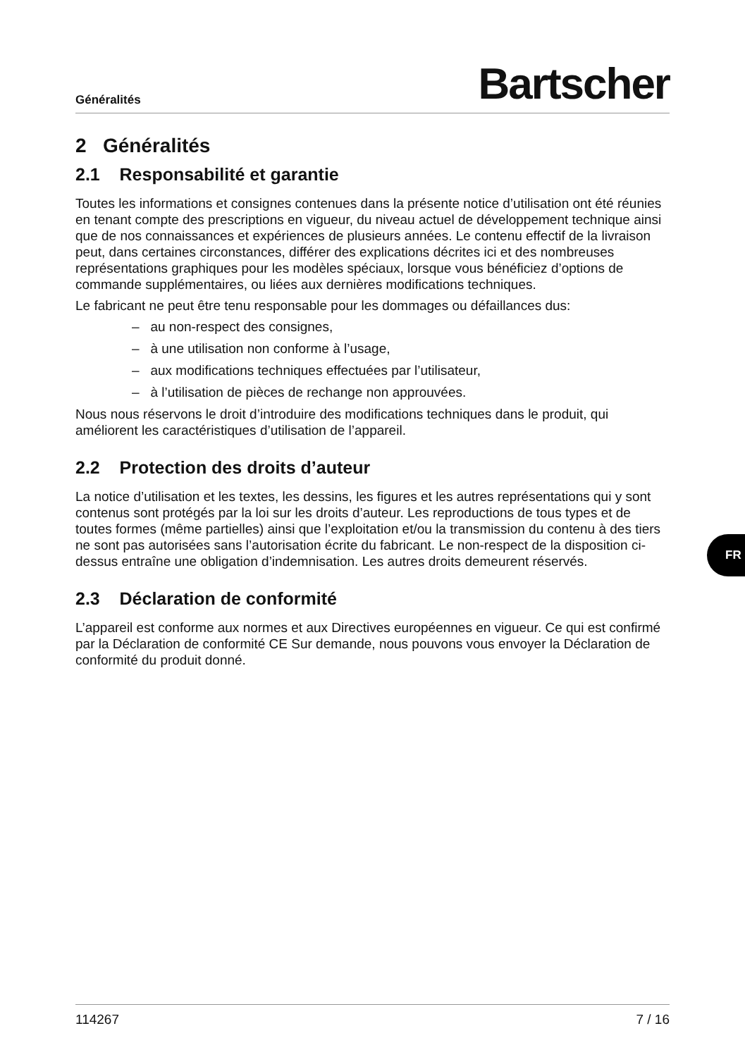Généralités Bartscher
2 Généralités
2.1 Responsabilité et garantie
Toutes les informations et consignes contenues dans la présente notice d’utilisation ont été réunies en tenant compte des prescriptions en vigueur, du niveau actuel de développement technique ainsi que de nos connaissances et expériences de plusieurs années. Le contenu effectif de la livraison peut, dans certaines circonstances, différer des explications décrites ici et des nombreuses représentations graphiques pour les modèles spéciaux, lorsque vous bénéficiez d’options de commande supplémentaires, ou liées aux dernières modifications techniques.
Le fabricant ne peut être tenu responsable pour les dommages ou défaillances dus:
– au non-respect des consignes,
– à une utilisation non conforme à l’usage,
– aux modifications techniques effectuées par l’utilisateur,
– à l’utilisation de pièces de rechange non approuvées.
Nous nous réservons le droit d’introduire des modifications techniques dans le produit, qui améliorent les caractéristiques d’utilisation de l’appareil.
2.2 Protection des droits d’auteur
La notice d’utilisation et les textes, les dessins, les figures et les autres représentations qui y sont contenus sont protégés par la loi sur les droits d’auteur. Les reproductions de tous types et de toutes formes (même partielles) ainsi que l’exploitation et/ou la transmission du contenu à des tiers ne sont pas autorisées sans l’autorisation écrite du fabricant. Le non-respect de la disposition ci-dessus entraîne une obligation d’indemnisation. Les autres droits demeurent réservés.
2.3 Déclaration de conformité
L’appareil est conforme aux normes et aux Directives européennes en vigueur. Ce qui est confirmé par la Déclaration de conformité CE Sur demande, nous pouvons vous envoyer la Déclaration de conformité du produit donné.
FR
114267 7 / 16